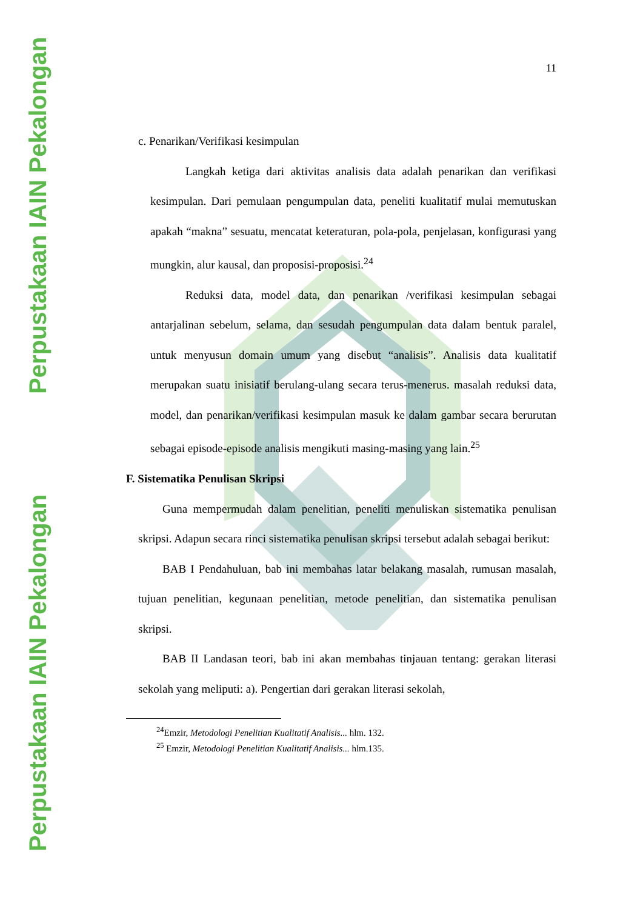Perpustakaan IAIN Pekalongan
Perpustakaan IAIN Pekalongan
11
c. Penarikan/Verifikasi kesimpulan
Langkah ketiga dari aktivitas analisis data adalah penarikan dan verifikasi kesimpulan. Dari pemulaan pengumpulan data, peneliti kualitatif mulai memutuskan apakah “makna” sesuatu, mencatat keteraturan, pola-pola, penjelasan, konfigurasi yang mungkin, alur kausal, dan proposisi-proposisi.<sup>24</sup>
Reduksi data, model data, dan penarikan /verifikasi kesimpulan sebagai antarjalinan sebelum, selama, dan sesudah pengumpulan data dalam bentuk paralel, untuk menyusun domain umum yang disebut “analisis”. Analisis data kualitatif merupakan suatu inisiatif berulang-ulang secara terus-menerus. masalah reduksi data, model, dan penarikan/verifikasi kesimpulan masuk ke dalam gambar secara berurutan sebagai episode-episode analisis mengikuti masing-masing yang lain.<sup>25</sup>
F. Sistematika Penulisan Skripsi
Guna mempermudah dalam penelitian, peneliti menuliskan sistematika penulisan skripsi. Adapun secara rinci sistematika penulisan skripsi tersebut adalah sebagai berikut:
BAB I Pendahuluan, bab ini membahas latar belakang masalah, rumusan masalah, tujuan penelitian, kegunaan penelitian, metode penelitian, dan sistematika penulisan skripsi.
BAB II Landasan teori, bab ini akan membahas tinjauan tentang: gerakan literasi sekolah yang meliputi: a). Pengertian dari gerakan literasi sekolah,
<sup>24</sup> Emzir, Metodologi Penelitian Kualitatif Analisis... hlm. 132.
<sup>25</sup> Emzir, Metodologi Penelitian Kualitatif Analisis... hlm.135.